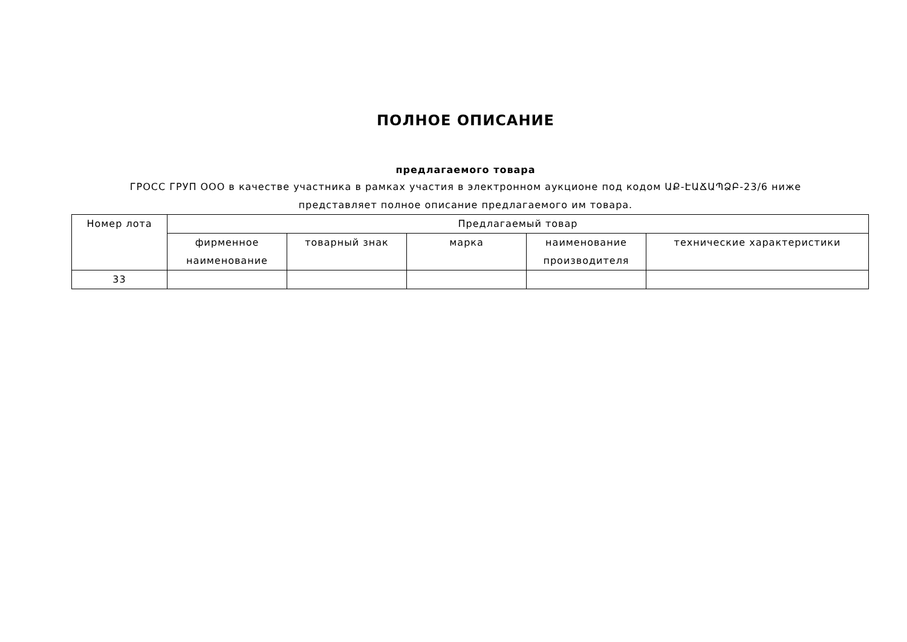ПОЛНОЕ ОПИСАНИЕ
предлагаемого товара
ГРОСС ГРУП ООО в качестве участника в рамках участия в электронном аукционе под кодом ԱՔ-ԷԱՃԱՊՁԲ-23/6 ниже
представляет полное описание предлагаемого им товара.
| Номер лота | Предлагаемый товар | | | | |
| --- | --- | --- | --- | --- | --- |
| | фирменное наименование | товарный знак | марка | наименование производителя | технические характеристики |
| 33 | | | | | |